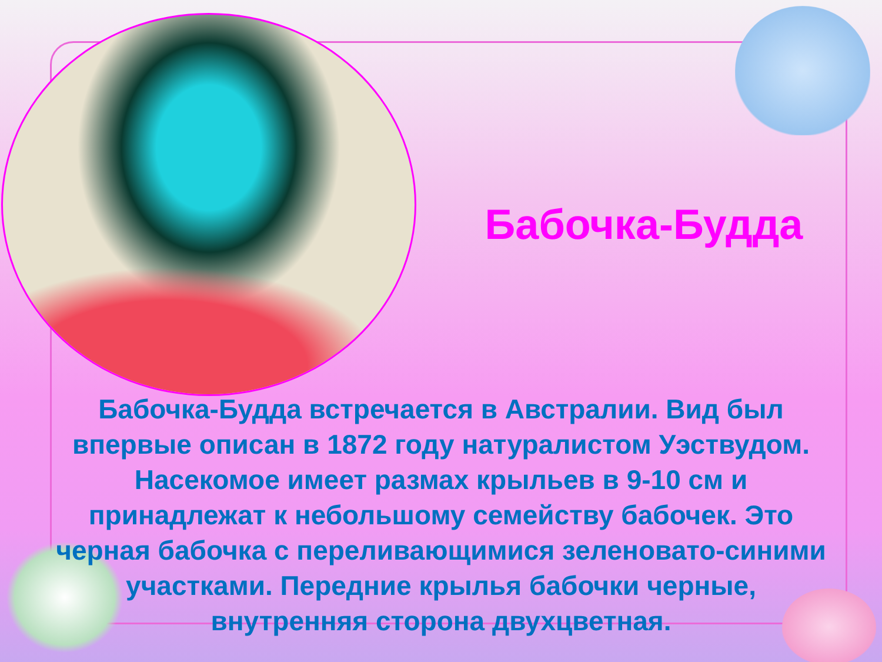Бабочка-Будда
Бабочка-Будда встречается в Австралии. Вид был впервые описан в 1872 году натуралистом Уэствудом. Насекомое имеет размах крыльев в 9-10 см и принадлежат к небольшому семейству бабочек. Это черная бабочка с переливающимися зеленовато-синими участками. Передние крылья бабочки черные, внутренняя сторона двухцветная.